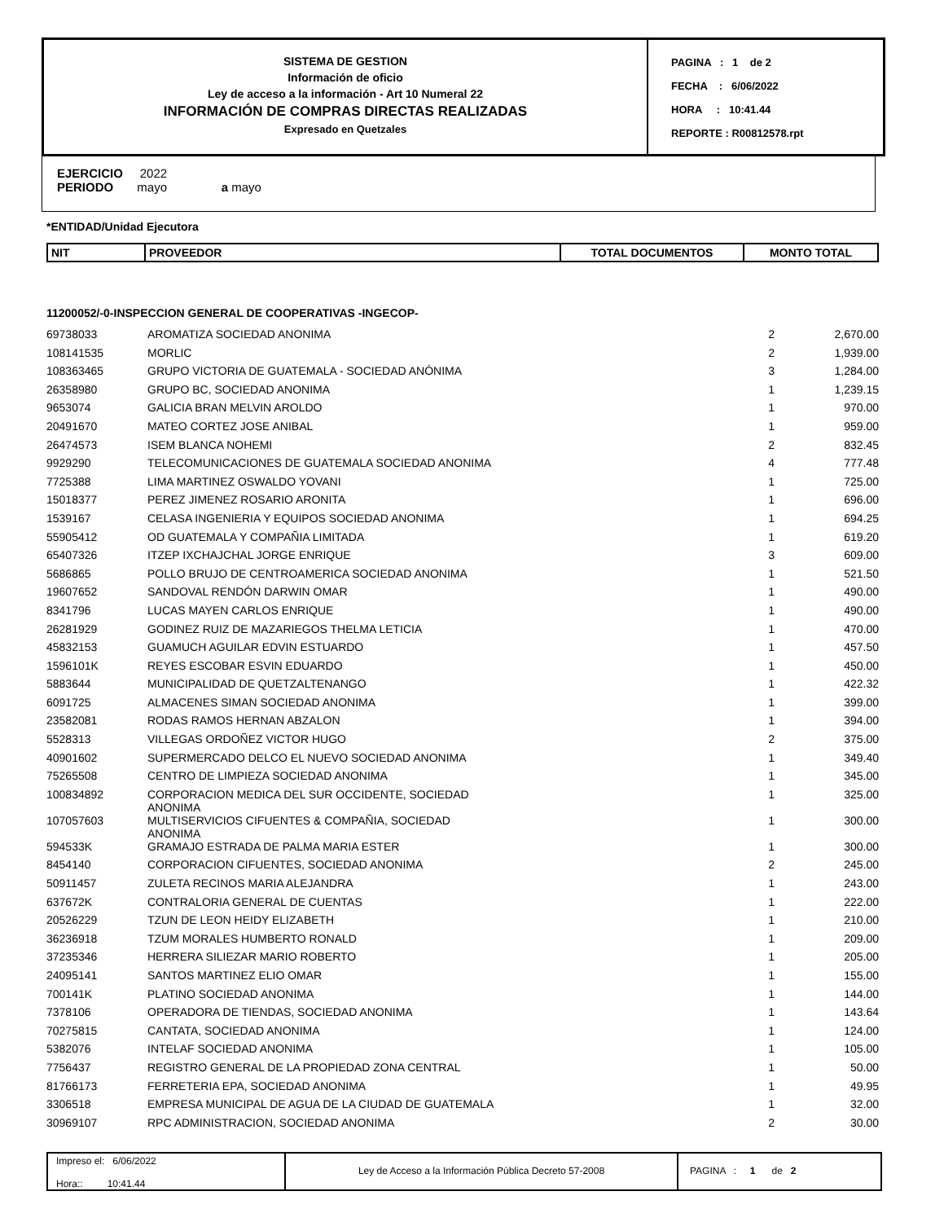SISTEMA DE GESTION
Información de oficio
Ley de acceso a la información - Art 10 Numeral 22
INFORMACIÓN DE COMPRAS DIRECTAS REALIZADAS
Expresado en Quetzales
PAGINA : 1 de 2
FECHA : 6/06/2022
HORA : 10:41.44
REPORTE : R00812578.rpt
EJERCICIO 2022
PERIODO mayo a mayo
*ENTIDAD/Unidad Ejecutora
| NIT | PROVEEDOR | TOTAL DOCUMENTOS | MONTO TOTAL |
11200052/-0-INSPECCION GENERAL DE COOPERATIVAS -INGECOP-
| 69738033 | AROMATIZA SOCIEDAD ANONIMA | 2 | 2,670.00 |
| 108141535 | MORLIC | 2 | 1,939.00 |
| 108363465 | GRUPO VICTORIA DE GUATEMALA - SOCIEDAD ANÓNIMA | 3 | 1,284.00 |
| 26358980 | GRUPO BC, SOCIEDAD ANONIMA | 1 | 1,239.15 |
| 9653074 | GALICIA BRAN MELVIN AROLDO | 1 | 970.00 |
| 20491670 | MATEO CORTEZ JOSE ANIBAL | 1 | 959.00 |
| 26474573 | ISEM BLANCA NOHEMI | 2 | 832.45 |
| 9929290 | TELECOMUNICACIONES DE GUATEMALA SOCIEDAD ANONIMA | 4 | 777.48 |
| 7725388 | LIMA MARTINEZ OSWALDO YOVANI | 1 | 725.00 |
| 15018377 | PEREZ JIMENEZ ROSARIO ARONITA | 1 | 696.00 |
| 1539167 | CELASA INGENIERIA Y EQUIPOS SOCIEDAD ANONIMA | 1 | 694.25 |
| 55905412 | OD GUATEMALA Y COMPAÑIA LIMITADA | 1 | 619.20 |
| 65407326 | ITZEP IXCHAJCHAL JORGE ENRIQUE | 3 | 609.00 |
| 5686865 | POLLO BRUJO DE CENTROAMERICA SOCIEDAD ANONIMA | 1 | 521.50 |
| 19607652 | SANDOVAL RENDÓN DARWIN OMAR | 1 | 490.00 |
| 8341796 | LUCAS MAYEN CARLOS ENRIQUE | 1 | 490.00 |
| 26281929 | GODINEZ RUIZ DE MAZARIEGOS THELMA LETICIA | 1 | 470.00 |
| 45832153 | GUAMUCH AGUILAR EDVIN ESTUARDO | 1 | 457.50 |
| 1596101K | REYES ESCOBAR ESVIN EDUARDO | 1 | 450.00 |
| 5883644 | MUNICIPALIDAD DE QUETZALTENANGO | 1 | 422.32 |
| 6091725 | ALMACENES SIMAN SOCIEDAD ANONIMA | 1 | 399.00 |
| 23582081 | RODAS RAMOS HERNAN ABZALON | 1 | 394.00 |
| 5528313 | VILLEGAS ORDOÑEZ VICTOR HUGO | 2 | 375.00 |
| 40901602 | SUPERMERCADO DELCO EL NUEVO SOCIEDAD ANONIMA | 1 | 349.40 |
| 75265508 | CENTRO DE LIMPIEZA SOCIEDAD ANONIMA | 1 | 345.00 |
| 100834892 | CORPORACION MEDICA DEL SUR OCCIDENTE, SOCIEDAD ANONIMA | 1 | 325.00 |
| 107057603 | MULTISERVICIOS CIFUENTES & COMPAÑIA, SOCIEDAD ANONIMA | 1 | 300.00 |
| 594533K | GRAMAJO ESTRADA DE PALMA MARIA ESTER | 1 | 300.00 |
| 8454140 | CORPORACION CIFUENTES, SOCIEDAD ANONIMA | 2 | 245.00 |
| 50911457 | ZULETA RECINOS MARIA ALEJANDRA | 1 | 243.00 |
| 637672K | CONTRALORIA GENERAL DE CUENTAS | 1 | 222.00 |
| 20526229 | TZUN DE LEON HEIDY ELIZABETH | 1 | 210.00 |
| 36236918 | TZUM MORALES HUMBERTO RONALD | 1 | 209.00 |
| 37235346 | HERRERA SILIEZAR MARIO ROBERTO | 1 | 205.00 |
| 24095141 | SANTOS MARTINEZ ELIO OMAR | 1 | 155.00 |
| 700141K | PLATINO SOCIEDAD ANONIMA | 1 | 144.00 |
| 7378106 | OPERADORA DE TIENDAS, SOCIEDAD ANONIMA | 1 | 143.64 |
| 70275815 | CANTATA, SOCIEDAD ANONIMA | 1 | 124.00 |
| 5382076 | INTELAF SOCIEDAD ANONIMA | 1 | 105.00 |
| 7756437 | REGISTRO GENERAL DE LA PROPIEDAD ZONA CENTRAL | 1 | 50.00 |
| 81766173 | FERRETERIA EPA, SOCIEDAD ANONIMA | 1 | 49.95 |
| 3306518 | EMPRESA MUNICIPAL DE AGUA DE LA CIUDAD DE GUATEMALA | 1 | 32.00 |
| 30969107 | RPC ADMINISTRACION, SOCIEDAD ANONIMA | 2 | 30.00 |
Impreso el: 6/06/2022
Hora:: 10:41.44
Ley de Acceso a la Información Pública Decreto 57-2008 PAGINA : 1 de 2